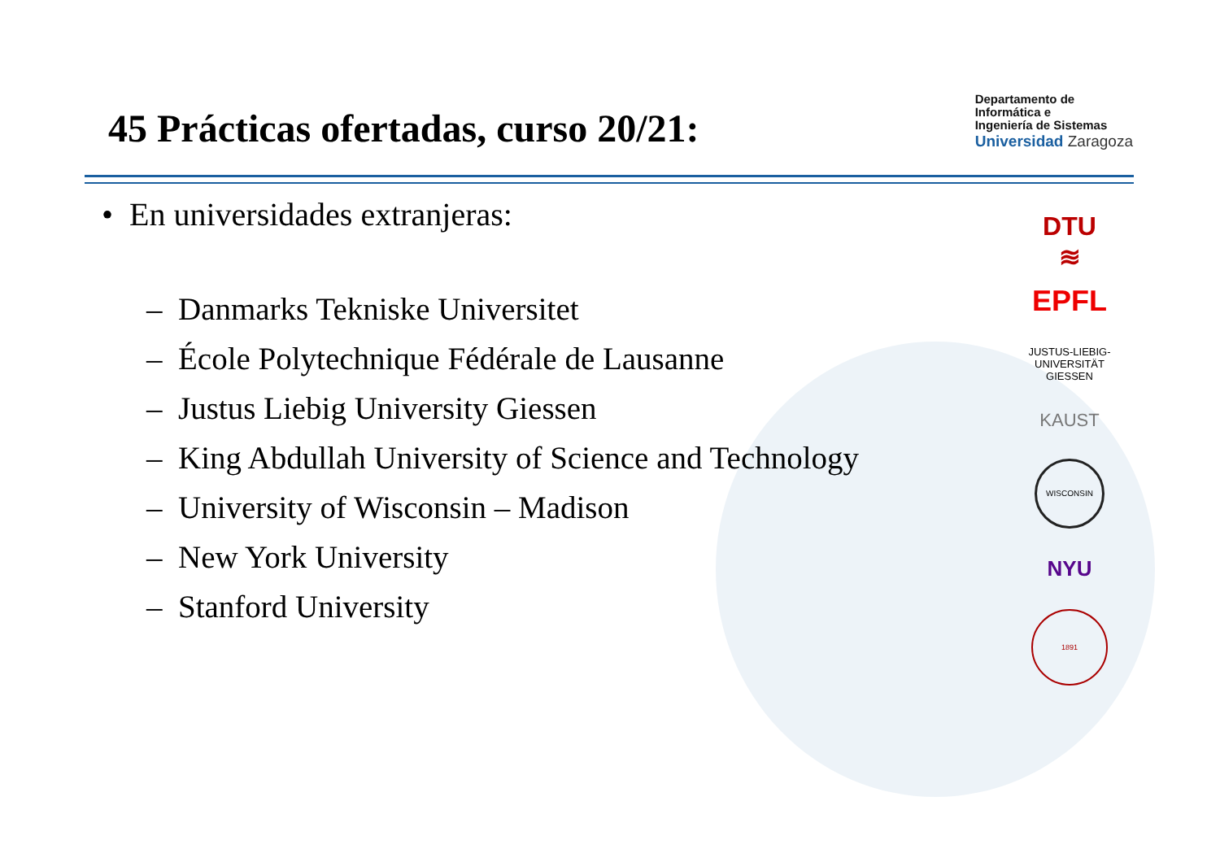45 Prácticas ofertadas, curso 20/21:
Departamento de
Informática e
Ingeniería de Sistemas
Universidad Zaragoza
• En universidades extranjeras:
– Danmarks Tekniske Universitet
– École Polytechnique Fédérale de Lausanne
– Justus Liebig University Giessen
– King Abdullah University of Science and Technology
– University of Wisconsin – Madison
– New York University
– Stanford University
DTU
≋
EPFL
JUSTUS-LIEBIG-
UNIVERSITÄT
GIESSEN
KAUST
WISCONSIN
NYU
1891